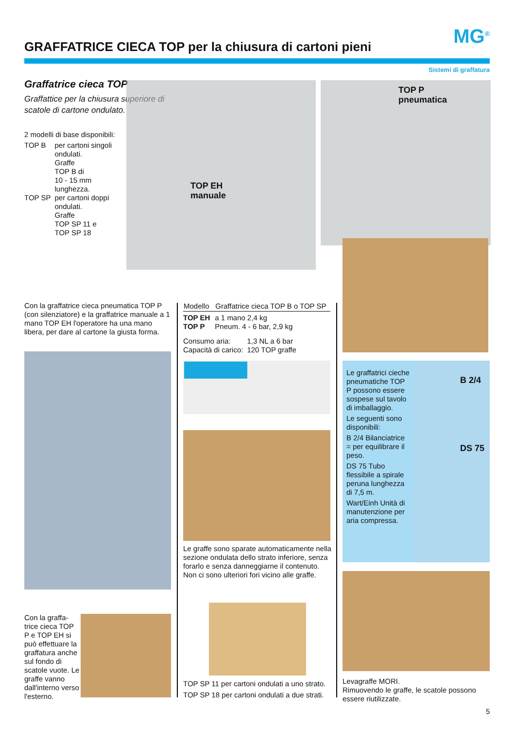GRAFFATRICE CIECA TOP per la chiusura di cartoni pieni
MG<sup>®</sup>
Sistemi di graffatura
Graffatrice cieca TOP
Graffattice per la chiusura superiore di scatole di cartone ondulato.
2 modelli di base disponibili:
| TOP B | per cartoni singoli ondulati. Graffe TOP B di 10 - 15 mm lunghezza. |
| TOP SP | per cartoni doppi ondulati. Graffe TOP SP 11 e TOP SP 18 |
TOP EH
manuale
TOP P
pneumatica
Con la graffatrice cieca pneumatica TOP P (con silenziatore) e la graffatrice manuale a 1 mano TOP EH l'operatore ha una mano libera, per dare al cartone la giusta forma.
Con la graffa-trice cieca TOP P e TOP EH si può effettuare la graffatura anche sul fondo di scatole vuote. Le graffe vanno dall'interno verso l'esterno.
| Modello | Graffatrice cieca TOP B o TOP SP |
| --- | --- |
| TOP EH | a 1 mano 2,4 kg |
| TOP P | Pneum. 4 - 6 bar, 2,9 kg |
| Consumo aria: | 1,3 NL a 6 bar |
| Capacità di carico: | 120 TOP graffe |
Le graffe sono sparate automaticamente nella sezione ondulata dello strato inferiore, senza forarlo e senza danneggiarne il contenuto.
Non ci sono ulteriori fori vicino alle graffe.
TOP SP 11 per cartoni ondulati a uno strato.
TOP SP 18 per cartoni ondulati a due strati.
Le graffatrici cieche pneumatiche TOP P possono essere sospese sul tavolo di imballaggio.
Le seguenti sono disponibili:
B 2/4 Bilanciatrice = per equilibrare il peso.
DS 75 Tubo flessibile a spirale peruna lunghezza di 7,5 m.
Wart/Einh Unità di manutenzione per aria compressa.
B 2/4
DS 75
Levagraffe MORI.
Rimuovendo le graffe, le scatole possono essere riutilizzate.
5